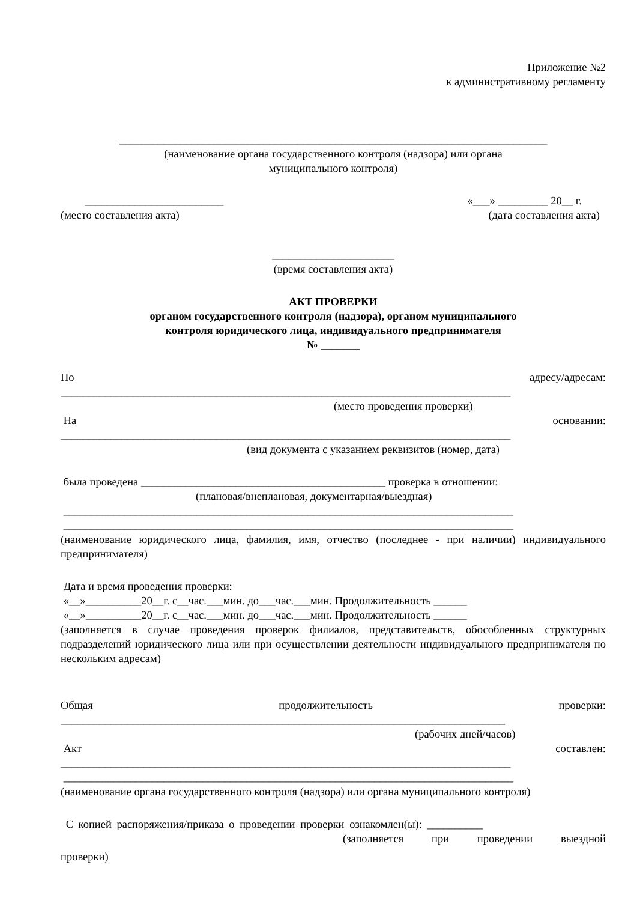Приложение №2
к административному регламенту
_____________________________________________________________________________
(наименование органа государственного контроля (надзора) или органа
муниципального контроля)
_________________________ «___» _________ 20__ г.
(место составления акта) (дата составления акта)
______________________
(время составления акта)
АКТ ПРОВЕРКИ
органом государственного контроля (надзора), органом муниципального
контроля юридического лица, индивидуального предпринимателя
№ _______
По адресу/адресам:
_________________________________________________________________________________
(место проведения проверки)
На основании:
_________________________________________________________________________________
(вид документа с указанием реквизитов (номер, дата)
была проведена ____________________________________________ проверка в отношении:
(плановая/внеплановая, документарная/выездная)
_________________________________________________________________________________
_________________________________________________________________________________
(наименование юридического лица, фамилия, имя, отчество (последнее - при наличии) индивидуального предпринимателя)
Дата и время проведения проверки:
«__»__________20__г. с__час.___мин. до___час.___мин. Продолжительность ______
«__»__________20__г. с__час.___мин. до___час.___мин. Продолжительность ______
(заполняется в случае проведения проверок филиалов, представительств, обособленных структурных подразделений юридического лица или при осуществлении деятельности индивидуального предпринимателя по нескольким адресам)
Общая продолжительность проверки:
________________________________________________________________________________
(рабочих дней/часов)
Акт составлен:
_________________________________________________________________________________
_________________________________________________________________________________
(наименование органа государственного контроля (надзора) или органа муниципального контроля)
С копией распоряжения/приказа о проведении проверки ознакомлен(ы): __________
(заполняется при проведении выездной
проверки)